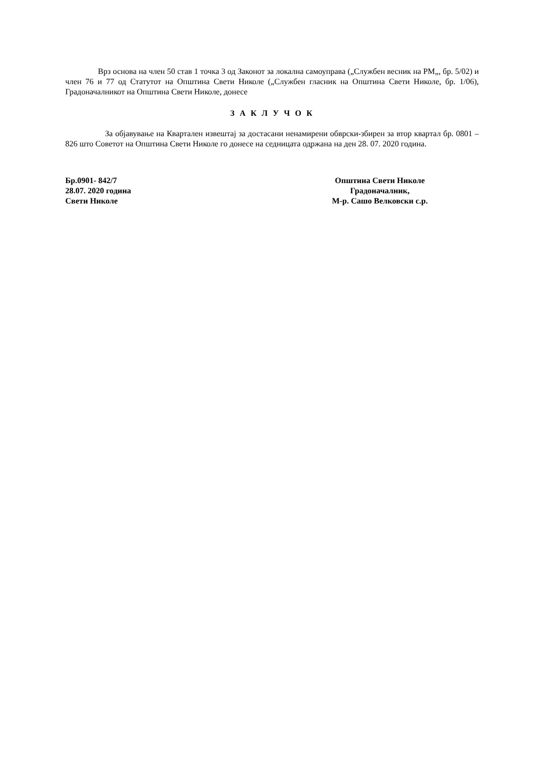Врз основа на член 50 став 1 точка 3 од Законот за локална самоуправа („Службен весник на РМ„, бр. 5/02) и член 76 и 77 од Статутот на Општина Свети Николе („Службен гласник на Општина Свети Николе, бр. 1/06), Градоначалникот на Општина Свети Николе, донесе
З А К Л У Ч О К
За објавување на Квартален извештај за достасани ненамирени обврски-збирен за втор квартал бр. 0801 – 826 што Советот на Општина Свети Николе го донесе на седницата одржана на ден 28. 07. 2020 година.
Бр.0901- 842/7
28.07. 2020 година
Свети Николе
Општина Свети Николе
Градоначалник,
М-р. Сашо Велковски с.р.